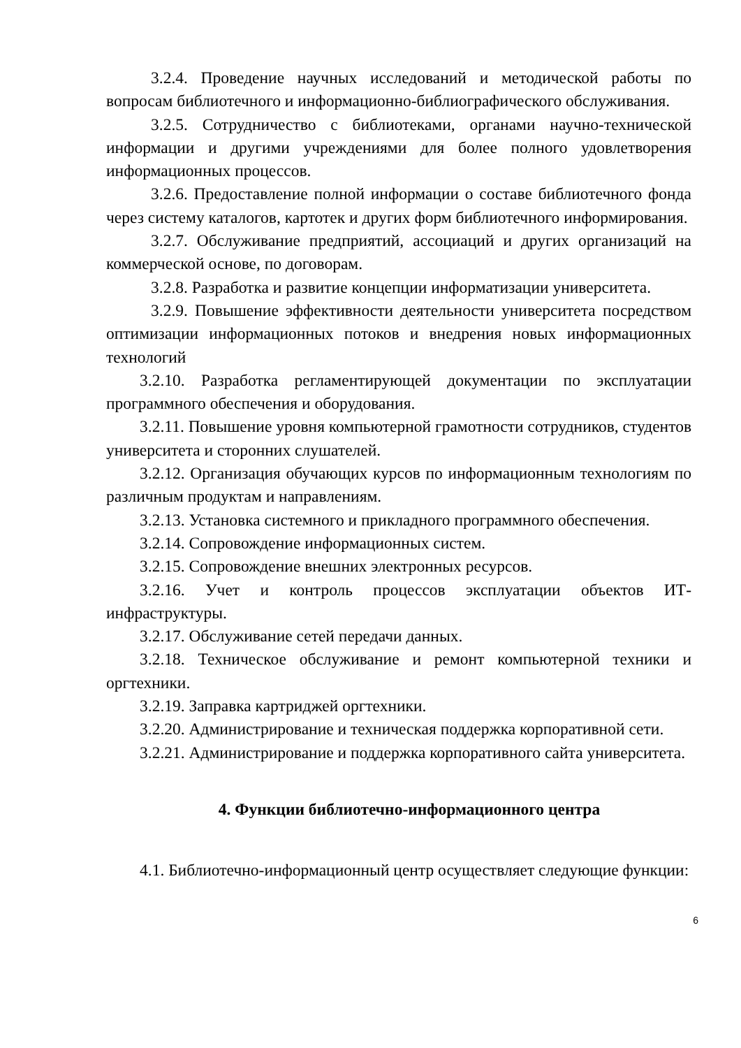3.2.4. Проведение научных исследований и методической работы по вопросам библиотечного и информационно-библиографического обслуживания.
3.2.5. Сотрудничество с библиотеками, органами научно-технической информации и другими учреждениями для более полного удовлетворения информационных процессов.
3.2.6. Предоставление полной информации о составе библиотечного фонда через систему каталогов, картотек и других форм библиотечного информирования.
3.2.7. Обслуживание предприятий, ассоциаций и других организаций на коммерческой основе, по договорам.
3.2.8. Разработка и развитие концепции информатизации университета.
3.2.9. Повышение эффективности деятельности университета посредством оптимизации информационных потоков и внедрения новых информационных технологий
3.2.10. Разработка регламентирующей документации по эксплуатации программного обеспечения и оборудования.
3.2.11. Повышение уровня компьютерной грамотности сотрудников, студентов университета и сторонних слушателей.
3.2.12. Организация обучающих курсов по информационным технологиям по различным продуктам и направлениям.
3.2.13. Установка системного и прикладного программного обеспечения.
3.2.14. Сопровождение информационных систем.
3.2.15. Сопровождение внешних электронных ресурсов.
3.2.16. Учет и контроль процессов эксплуатации объектов ИТ-инфраструктуры.
3.2.17. Обслуживание сетей передачи данных.
3.2.18. Техническое обслуживание и ремонт компьютерной техники и оргтехники.
3.2.19. Заправка картриджей оргтехники.
3.2.20. Администрирование и техническая поддержка корпоративной сети.
3.2.21. Администрирование и поддержка корпоративного сайта университета.
4. Функции библиотечно-информационного центра
4.1. Библиотечно-информационный центр осуществляет следующие функции:
6